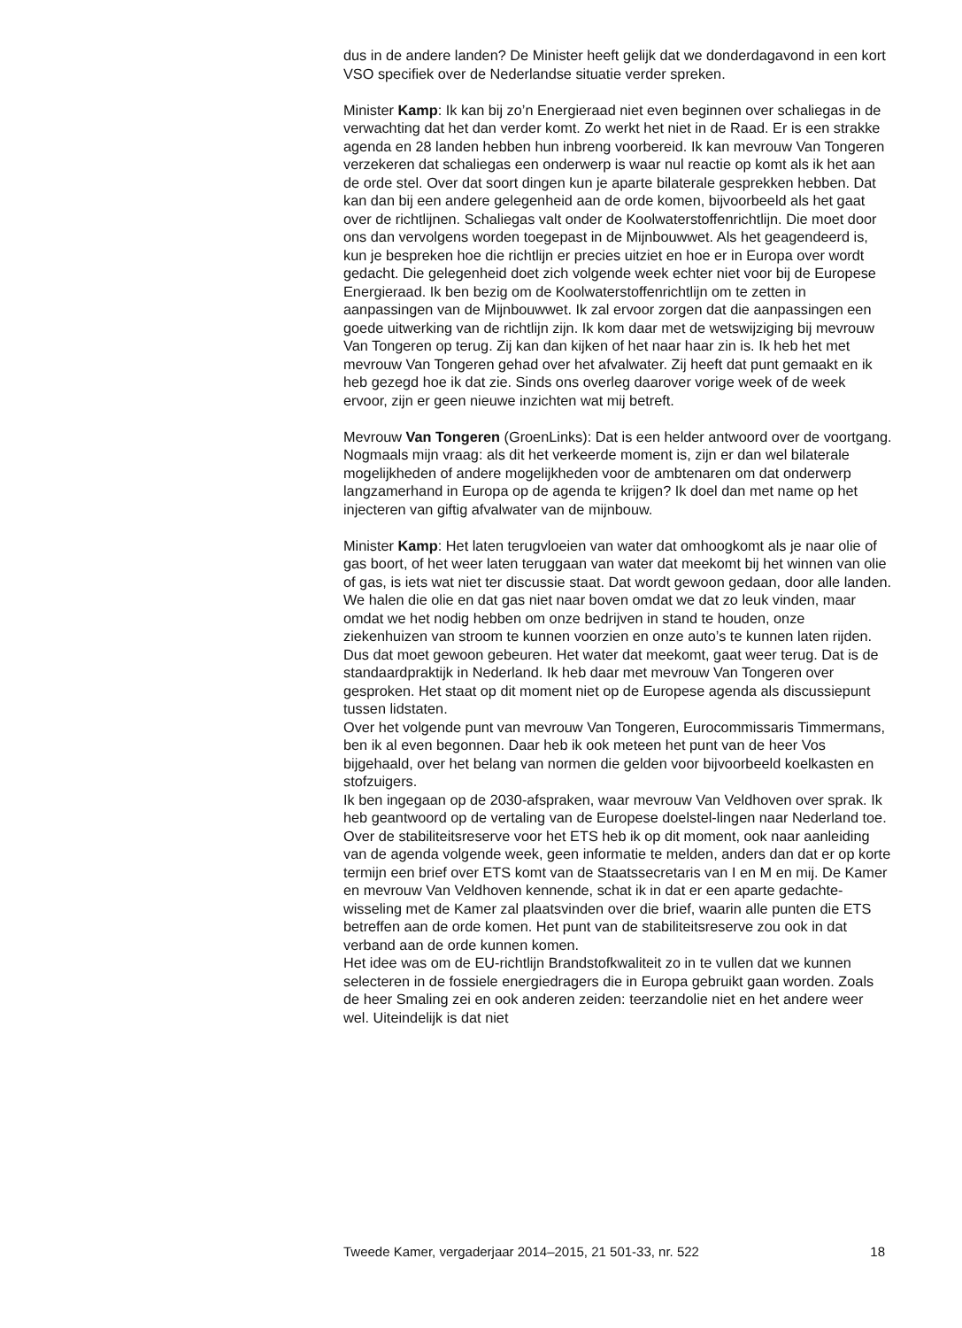dus in de andere landen? De Minister heeft gelijk dat we donderdagavond in een kort VSO specifiek over de Nederlandse situatie verder spreken.
Minister Kamp: Ik kan bij zo’n Energieraad niet even beginnen over schaliegas in de verwachting dat het dan verder komt. Zo werkt het niet in de Raad. Er is een strakke agenda en 28 landen hebben hun inbreng voorbereid. Ik kan mevrouw Van Tongeren verzekeren dat schaliegas een onderwerp is waar nul reactie op komt als ik het aan de orde stel. Over dat soort dingen kun je aparte bilaterale gesprekken hebben. Dat kan dan bij een andere gelegenheid aan de orde komen, bijvoorbeeld als het gaat over de richtlijnen. Schaliegas valt onder de Koolwaterstoffenrichtlijn. Die moet door ons dan vervolgens worden toegepast in de Mijnbouwwet. Als het geagendeerd is, kun je bespreken hoe die richtlijn er precies uitziet en hoe er in Europa over wordt gedacht. Die gelegenheid doet zich volgende week echter niet voor bij de Europese Energieraad. Ik ben bezig om de Koolwaterstoffenrichtlijn om te zetten in aanpassingen van de Mijnbouwwet. Ik zal ervoor zorgen dat die aanpassingen een goede uitwerking van de richtlijn zijn. Ik kom daar met de wetswijziging bij mevrouw Van Tongeren op terug. Zij kan dan kijken of het naar haar zin is. Ik heb het met mevrouw Van Tongeren gehad over het afvalwater. Zij heeft dat punt gemaakt en ik heb gezegd hoe ik dat zie. Sinds ons overleg daarover vorige week of de week ervoor, zijn er geen nieuwe inzichten wat mij betreft.
Mevrouw Van Tongeren (GroenLinks): Dat is een helder antwoord over de voortgang. Nogmaals mijn vraag: als dit het verkeerde moment is, zijn er dan wel bilaterale mogelijkheden of andere mogelijkheden voor de ambtenaren om dat onderwerp langzamerhand in Europa op de agenda te krijgen? Ik doel dan met name op het injecteren van giftig afvalwater van de mijnbouw.
Minister Kamp: Het laten terugvloeien van water dat omhoogkomt als je naar olie of gas boort, of het weer laten teruggaan van water dat meekomt bij het winnen van olie of gas, is iets wat niet ter discussie staat. Dat wordt gewoon gedaan, door alle landen. We halen die olie en dat gas niet naar boven omdat we dat zo leuk vinden, maar omdat we het nodig hebben om onze bedrijven in stand te houden, onze ziekenhuizen van stroom te kunnen voorzien en onze auto’s te kunnen laten rijden. Dus dat moet gewoon gebeuren. Het water dat meekomt, gaat weer terug. Dat is de standaardpraktijk in Nederland. Ik heb daar met mevrouw Van Tongeren over gesproken. Het staat op dit moment niet op de Europese agenda als discussiepunt tussen lidstaten.
Over het volgende punt van mevrouw Van Tongeren, Eurocommissaris Timmermans, ben ik al even begonnen. Daar heb ik ook meteen het punt van de heer Vos bijgehaald, over het belang van normen die gelden voor bijvoorbeeld koelkasten en stofzuigers.
Ik ben ingegaan op de 2030-afspraken, waar mevrouw Van Veldhoven over sprak. Ik heb geantwoord op de vertaling van de Europese doelstel-lingen naar Nederland toe. Over de stabiliteitsreserve voor het ETS heb ik op dit moment, ook naar aanleiding van de agenda volgende week, geen informatie te melden, anders dan dat er op korte termijn een brief over ETS komt van de Staatssecretaris van I en M en mij. De Kamer en mevrouw Van Veldhoven kennende, schat ik in dat er een aparte gedachte-wisseling met de Kamer zal plaatsvinden over die brief, waarin alle punten die ETS betreffen aan de orde komen. Het punt van de stabiliteitsreserve zou ook in dat verband aan de orde kunnen komen.
Het idee was om de EU-richtlijn Brandstofkwaliteit zo in te vullen dat we kunnen selecteren in de fossiele energiedragers die in Europa gebruikt gaan worden. Zoals de heer Smaling zei en ook anderen zeiden: teerzandolie niet en het andere weer wel. Uiteindelijk is dat niet
Tweede Kamer, vergaderjaar 2014–2015, 21 501-33, nr. 522 18